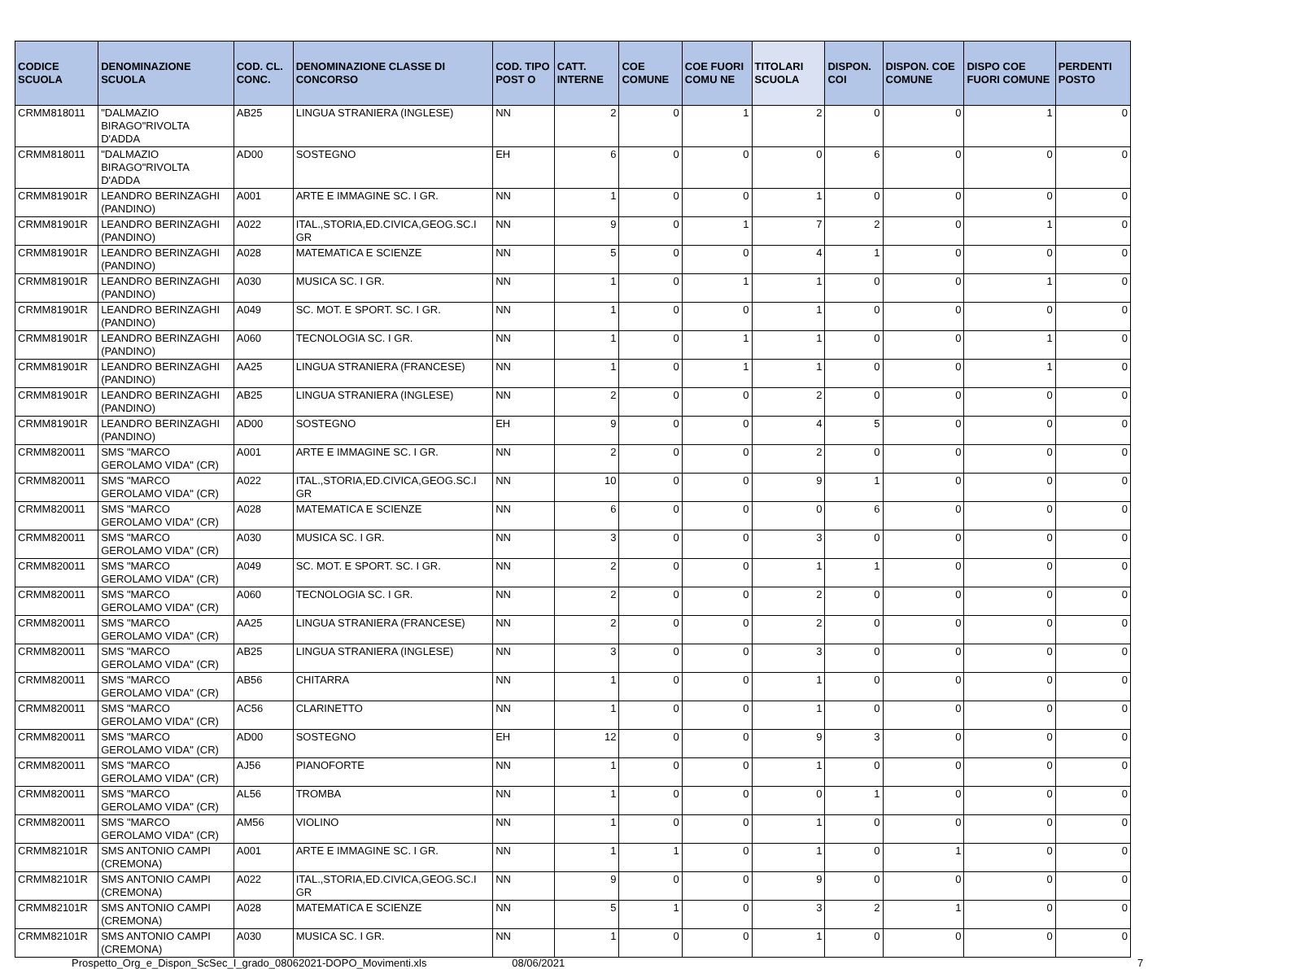| CODICE SCUOLA | DENOMINAZIONE SCUOLA | COD. CL. CONC. | DENOMINAZIONE CLASSE DI CONCORSO | COD. TIPO POST O | CATT. INTERNE | COE COMUNE | COE FUORI COMU NE | TITOLARI SCUOLA | DISPON. COI | DISPON. COE COMUNE | DISPO COE FUORI COMUNE | PERDENTI POSTO |
| --- | --- | --- | --- | --- | --- | --- | --- | --- | --- | --- | --- | --- |
| CRMM818011 | "DALMAZIO BIRAGO"RIVOLTA D'ADDA | AB25 | LINGUA STRANIERA (INGLESE) | NN | 2 | 0 | 1 | 2 | 0 | 0 | 1 | 0 |
| CRMM818011 | "DALMAZIO BIRAGO"RIVOLTA D'ADDA | AD00 | SOSTEGNO | EH | 6 | 0 | 0 | 0 | 6 | 0 | 0 | 0 |
| CRMM81901R | LEANDRO BERINZAGHI (PANDINO) | A001 | ARTE E IMMAGINE SC. I GR. | NN | 1 | 0 | 0 | 1 | 0 | 0 | 0 | 0 |
| CRMM81901R | LEANDRO BERINZAGHI (PANDINO) | A022 | ITAL.,STORIA,ED.CIVICA,GEOG.SC.I GR | NN | 9 | 0 | 1 | 7 | 2 | 0 | 1 | 0 |
| CRMM81901R | LEANDRO BERINZAGHI (PANDINO) | A028 | MATEMATICA E SCIENZE | NN | 5 | 0 | 0 | 4 | 1 | 0 | 0 | 0 |
| CRMM81901R | LEANDRO BERINZAGHI (PANDINO) | A030 | MUSICA SC. I GR. | NN | 1 | 0 | 1 | 1 | 0 | 0 | 1 | 0 |
| CRMM81901R | LEANDRO BERINZAGHI (PANDINO) | A049 | SC. MOT. E SPORT. SC. I GR. | NN | 1 | 0 | 0 | 1 | 0 | 0 | 0 | 0 |
| CRMM81901R | LEANDRO BERINZAGHI (PANDINO) | A060 | TECNOLOGIA SC. I GR. | NN | 1 | 0 | 1 | 1 | 0 | 0 | 1 | 0 |
| CRMM81901R | LEANDRO BERINZAGHI (PANDINO) | AA25 | LINGUA STRANIERA (FRANCESE) | NN | 1 | 0 | 1 | 1 | 0 | 0 | 1 | 0 |
| CRMM81901R | LEANDRO BERINZAGHI (PANDINO) | AB25 | LINGUA STRANIERA (INGLESE) | NN | 2 | 0 | 0 | 2 | 0 | 0 | 0 | 0 |
| CRMM81901R | LEANDRO BERINZAGHI (PANDINO) | AD00 | SOSTEGNO | EH | 9 | 0 | 0 | 4 | 5 | 0 | 0 | 0 |
| CRMM820011 | SMS "MARCO GEROLAMO VIDA" (CR) | A001 | ARTE E IMMAGINE SC. I GR. | NN | 2 | 0 | 0 | 2 | 0 | 0 | 0 | 0 |
| CRMM820011 | SMS "MARCO GEROLAMO VIDA" (CR) | A022 | ITAL.,STORIA,ED.CIVICA,GEOG.SC.I GR | NN | 10 | 0 | 0 | 9 | 1 | 0 | 0 | 0 |
| CRMM820011 | SMS "MARCO GEROLAMO VIDA" (CR) | A028 | MATEMATICA E SCIENZE | NN | 6 | 0 | 0 | 0 | 6 | 0 | 0 | 0 |
| CRMM820011 | SMS "MARCO GEROLAMO VIDA" (CR) | A030 | MUSICA SC. I GR. | NN | 3 | 0 | 0 | 3 | 0 | 0 | 0 | 0 |
| CRMM820011 | SMS "MARCO GEROLAMO VIDA" (CR) | A049 | SC. MOT. E SPORT. SC. I GR. | NN | 2 | 0 | 0 | 1 | 1 | 0 | 0 | 0 |
| CRMM820011 | SMS "MARCO GEROLAMO VIDA" (CR) | A060 | TECNOLOGIA SC. I GR. | NN | 2 | 0 | 0 | 2 | 0 | 0 | 0 | 0 |
| CRMM820011 | SMS "MARCO GEROLAMO VIDA" (CR) | AA25 | LINGUA STRANIERA (FRANCESE) | NN | 2 | 0 | 0 | 2 | 0 | 0 | 0 | 0 |
| CRMM820011 | SMS "MARCO GEROLAMO VIDA" (CR) | AB25 | LINGUA STRANIERA (INGLESE) | NN | 3 | 0 | 0 | 3 | 0 | 0 | 0 | 0 |
| CRMM820011 | SMS "MARCO GEROLAMO VIDA" (CR) | AB56 | CHITARRA | NN | 1 | 0 | 0 | 1 | 0 | 0 | 0 | 0 |
| CRMM820011 | SMS "MARCO GEROLAMO VIDA" (CR) | AC56 | CLARINETTO | NN | 1 | 0 | 0 | 1 | 0 | 0 | 0 | 0 |
| CRMM820011 | SMS "MARCO GEROLAMO VIDA" (CR) | AD00 | SOSTEGNO | EH | 12 | 0 | 0 | 9 | 3 | 0 | 0 | 0 |
| CRMM820011 | SMS "MARCO GEROLAMO VIDA" (CR) | AJ56 | PIANOFORTE | NN | 1 | 0 | 0 | 1 | 0 | 0 | 0 | 0 |
| CRMM820011 | SMS "MARCO GEROLAMO VIDA" (CR) | AL56 | TROMBA | NN | 1 | 0 | 0 | 0 | 1 | 0 | 0 | 0 |
| CRMM820011 | SMS "MARCO GEROLAMO VIDA" (CR) | AM56 | VIOLINO | NN | 1 | 0 | 0 | 1 | 0 | 0 | 0 | 0 |
| CRMM82101R | SMS ANTONIO CAMPI (CREMONA) | A001 | ARTE E IMMAGINE SC. I GR. | NN | 1 | 1 | 0 | 1 | 0 | 1 | 0 | 0 |
| CRMM82101R | SMS ANTONIO CAMPI (CREMONA) | A022 | ITAL.,STORIA,ED.CIVICA,GEOG.SC.I GR | NN | 9 | 0 | 0 | 9 | 0 | 0 | 0 | 0 |
| CRMM82101R | SMS ANTONIO CAMPI (CREMONA) | A028 | MATEMATICA E SCIENZE | NN | 5 | 1 | 0 | 3 | 2 | 1 | 0 | 0 |
| CRMM82101R | SMS ANTONIO CAMPI (CREMONA) | A030 | MUSICA SC. I GR. | NN | 1 | 0 | 0 | 1 | 0 | 0 | 0 | 0 |
Prospetto_Org_e_Dispon_ScSec_I_grado_08062021-DOPO_Movimenti.xls 08/06/2021 7